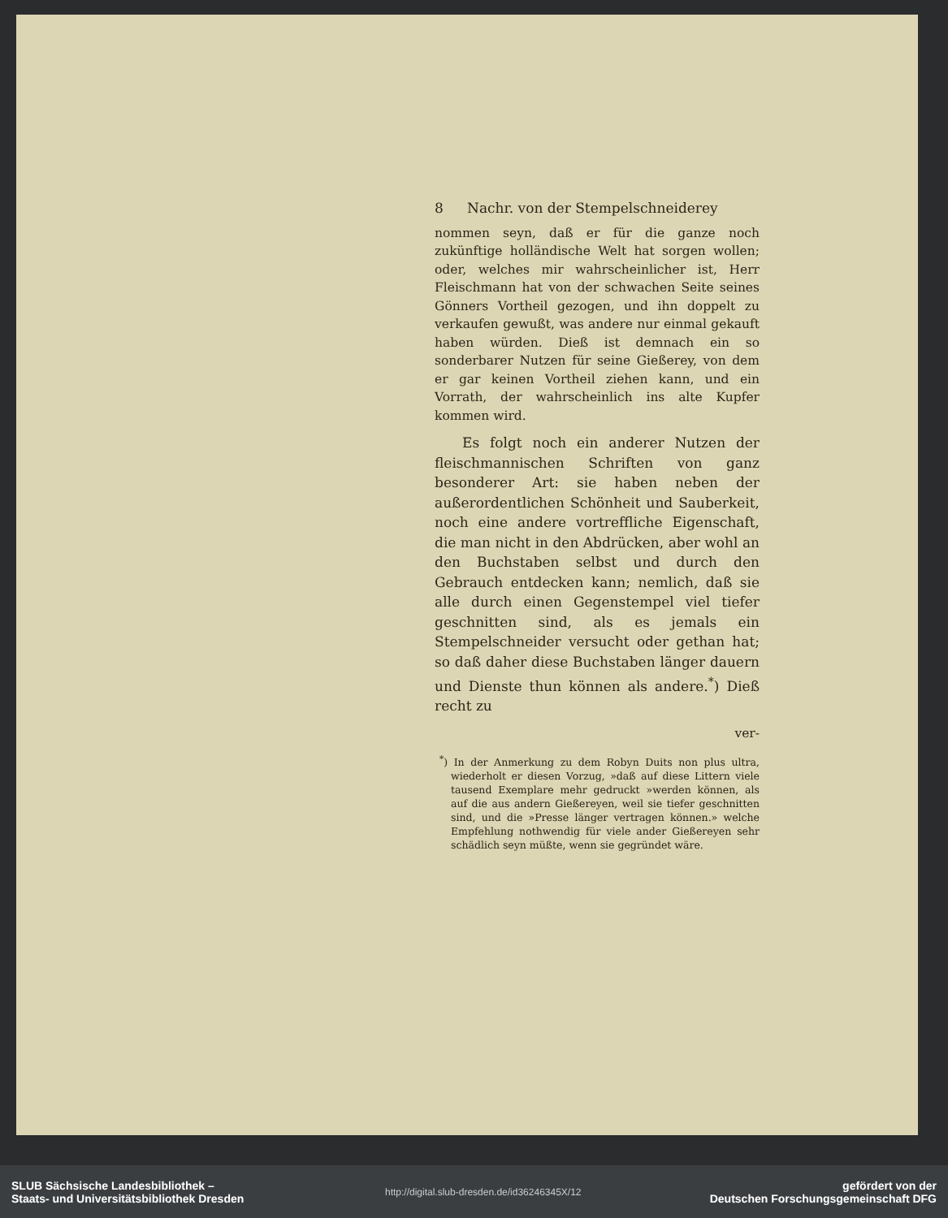8 Nachr. von der Stempelschneiderey
nommen seyn, daß er für die ganze noch zukünftige holländische Welt hat sorgen wollen; oder, welches mir wahrscheinlicher ist, Herr Fleischmann hat von der schwachen Seite seines Gönners Vortheil gezogen, und ihn doppelt zu verkaufen gewußt, was andere nur einmal gekauft haben würden. Dieß ist demnach ein so sonderbarer Nutzen für seine Gießerey, von dem er gar keinen Vortheil ziehen kann, und ein Vorrath, der wahrscheinlich ins alte Kupfer kommen wird.
Es folgt noch ein anderer Nutzen der fleischmannischen Schriften von ganz besonderer Art: sie haben neben der außerordentlichen Schönheit und Sauberkeit, noch eine andere vortreffliche Eigenschaft, die man nicht in den Abdrücken, aber wohl an den Buchstaben selbst und durch den Gebrauch entdecken kann; nemlich, daß sie alle durch einen Gegenstempel viel tiefer geschnitten sind, als es jemals ein Stempelschneider versucht oder gethan hat; so daß daher diese Buchstaben länger dauern und Dienste thun können als andere.<sup>*</sup>) Dieß recht zu
ver-
<sup>*</sup>) In der Anmerkung zu dem Robyn Duits non plus ultra, wiederholt er diesen Vorzug, »daß auf diese Littern viele tausend Exemplare mehr gedruckt »werden können, als auf die aus andern Gießereyen, weil sie tiefer geschnitten sind, und die »Presse länger vertragen können.» welche Empfehlung nothwendig für viele ander Gießereyen sehr schädlich seyn müßte, wenn sie gegründet wäre.
SLUB Sächsische Landesbibliothek –
Staats- und Universitätsbibliothek Dresden
http://digital.slub-dresden.de/id36246345X/12
gefördert von der
Deutschen Forschungsgemeinschaft DFG